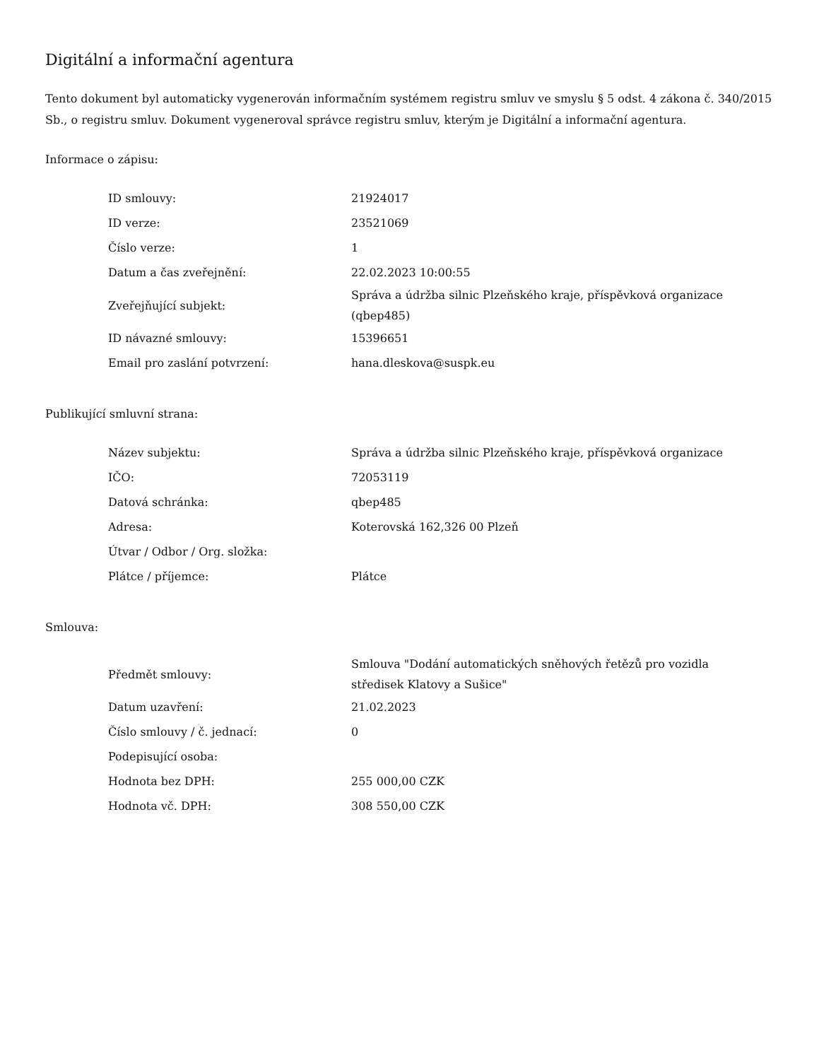Digitální a informační agentura
Tento dokument byl automaticky vygenerován informačním systémem registru smluv ve smyslu § 5 odst. 4 zákona č. 340/2015 Sb., o registru smluv. Dokument vygeneroval správce registru smluv, kterým je Digitální a informační agentura.
Informace o zápisu:
| ID smlouvy: | 21924017 |
| ID verze: | 23521069 |
| Číslo verze: | 1 |
| Datum a čas zveřejnění: | 22.02.2023 10:00:55 |
| Zveřejňující subjekt: | Správa a údržba silnic Plzeňského kraje, příspěvková organizace (qbep485) |
| ID návazné smlouvy: | 15396651 |
| Email pro zaslání potvrzení: | hana.dleskova@suspk.eu |
Publikující smluvní strana:
| Název subjektu: | Správa a údržba silnic Plzeňského kraje, příspěvková organizace |
| IČO: | 72053119 |
| Datová schránka: | qbep485 |
| Adresa: | Koterovská 162,326 00 Plzeň |
| Útvar / Odbor / Org. složka: | |
| Plátce / příjemce: | Plátce |
Smlouva:
| Předmět smlouvy: | Smlouva "Dodání automatických sněhových řetězů pro vozidla středisek Klatovy a Sušice" |
| Datum uzavření: | 21.02.2023 |
| Číslo smlouvy / č. jednací: | 0 |
| Podepisující osoba: | |
| Hodnota bez DPH: | 255 000,00 CZK |
| Hodnota vč. DPH: | 308 550,00 CZK |